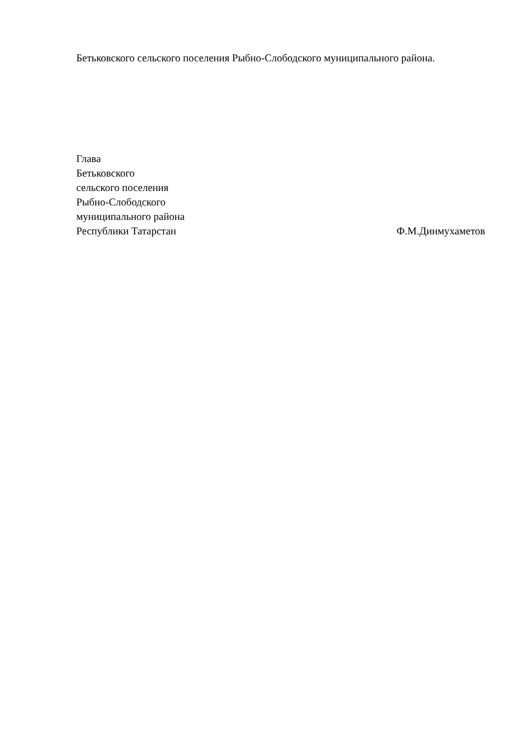Бетьковского сельского поселения Рыбно-Слободского муниципального района.
Глава
Бетьковского
сельского поселения
Рыбно-Слободского
муниципального района
Республики Татарстан Ф.М.Динмухаметов